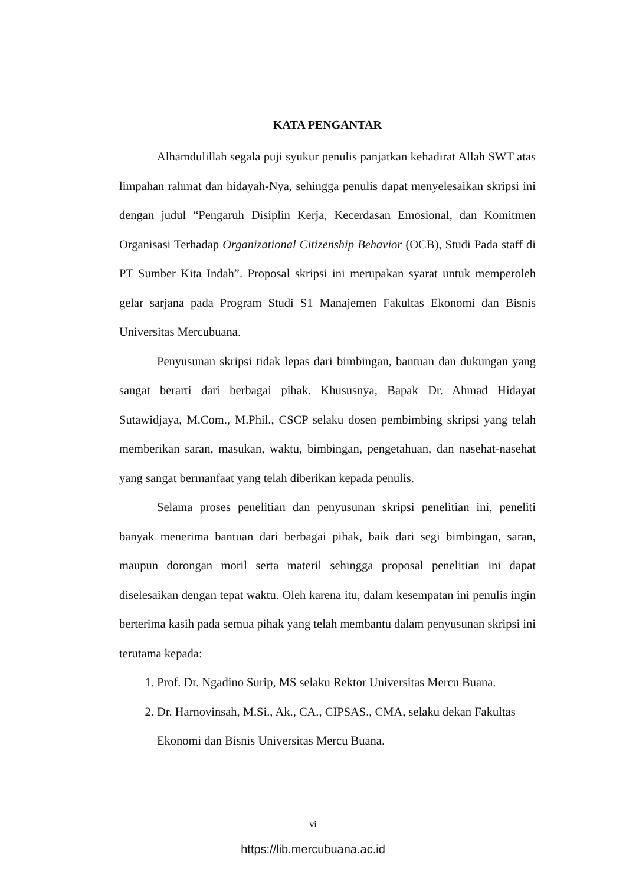KATA PENGANTAR
Alhamdulillah segala puji syukur penulis panjatkan kehadirat Allah SWT atas limpahan rahmat dan hidayah-Nya, sehingga penulis dapat menyelesaikan skripsi ini dengan judul “Pengaruh Disiplin Kerja, Kecerdasan Emosional, dan Komitmen Organisasi Terhadap Organizational Citizenship Behavior (OCB), Studi Pada staff di PT Sumber Kita Indah”. Proposal skripsi ini merupakan syarat untuk memperoleh gelar sarjana pada Program Studi S1 Manajemen Fakultas Ekonomi dan Bisnis Universitas Mercubuana.
Penyusunan skripsi tidak lepas dari bimbingan, bantuan dan dukungan yang sangat berarti dari berbagai pihak. Khususnya, Bapak Dr. Ahmad Hidayat Sutawidjaya, M.Com., M.Phil., CSCP selaku dosen pembimbing skripsi yang telah memberikan saran, masukan, waktu, bimbingan, pengetahuan, dan nasehat-nasehat yang sangat bermanfaat yang telah diberikan kepada penulis.
Selama proses penelitian dan penyusunan skripsi penelitian ini, peneliti banyak menerima bantuan dari berbagai pihak, baik dari segi bimbingan, saran, maupun dorongan moril serta materil sehingga proposal penelitian ini dapat diselesaikan dengan tepat waktu. Oleh karena itu, dalam kesempatan ini penulis ingin berterima kasih pada semua pihak yang telah membantu dalam penyusunan skripsi ini terutama kepada:
1. Prof. Dr. Ngadino Surip, MS selaku Rektor Universitas Mercu Buana.
2. Dr. Harnovinsah, M.Si., Ak., CA., CIPSAS., CMA, selaku dekan Fakultas Ekonomi dan Bisnis Universitas Mercu Buana.
vi
https://lib.mercubuana.ac.id